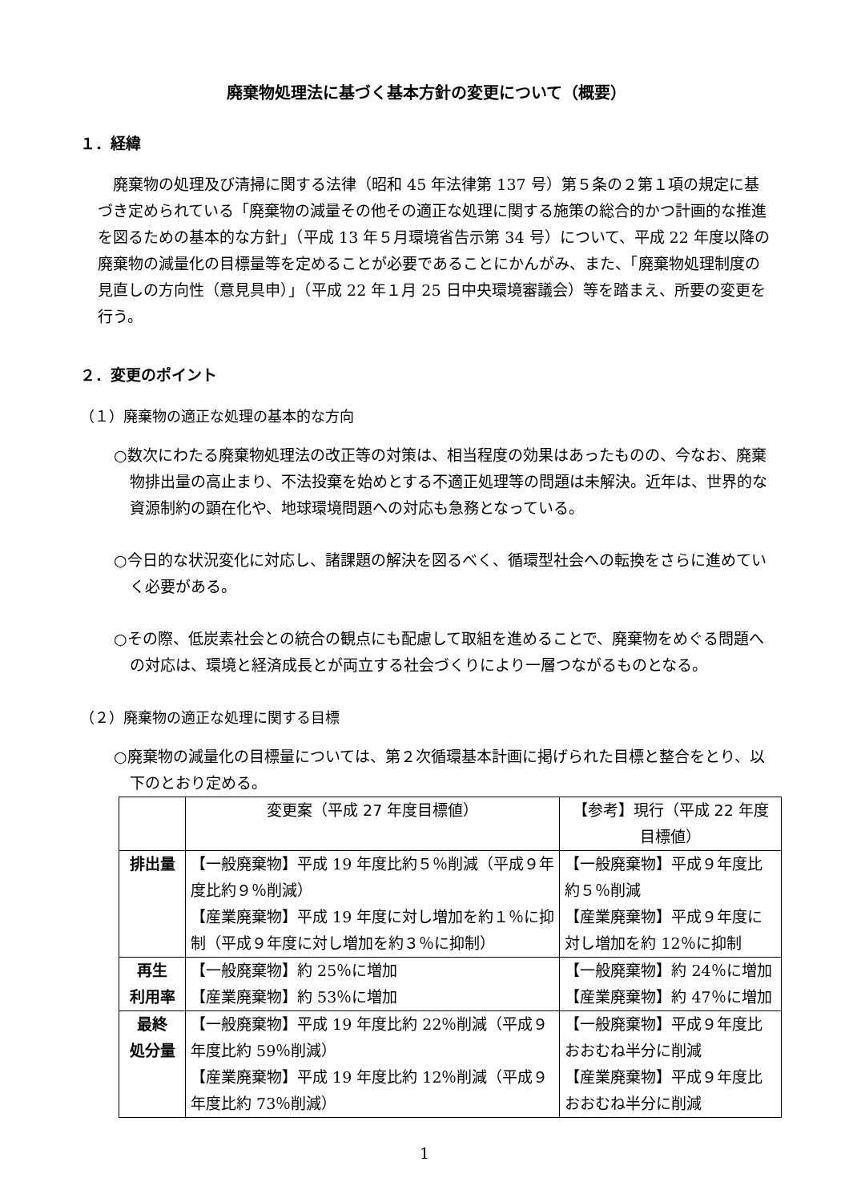廃棄物処理法に基づく基本方針の変更について（概要）
１．経緯
廃棄物の処理及び清掃に関する法律（昭和 45 年法律第 137 号）第５条の２第１項の規定に基づき定められている「廃棄物の減量その他その適正な処理に関する施策の総合的かつ計画的な推進を図るための基本的な方針」（平成 13 年５月環境省告示第 34 号）について、平成 22 年度以降の廃棄物の減量化の目標量等を定めることが必要であることにかんがみ、また、「廃棄物処理制度の見直しの方向性（意見具申）」（平成 22 年１月 25 日中央環境審議会）等を踏まえ、所要の変更を行う。
２．変更のポイント
（１）廃棄物の適正な処理の基本的な方向
○数次にわたる廃棄物処理法の改正等の対策は、相当程度の効果はあったものの、今なお、廃棄物排出量の高止まり、不法投棄を始めとする不適正処理等の問題は未解決。近年は、世界的な資源制約の顕在化や、地球環境問題への対応も急務となっている。
○今日的な状況変化に対応し、諸課題の解決を図るべく、循環型社会への転換をさらに進めていく必要がある。
○その際、低炭素社会との統合の観点にも配慮して取組を進めることで、廃棄物をめぐる問題への対応は、環境と経済成長とが両立する社会づくりにより一層つながるものとなる。
（２）廃棄物の適正な処理に関する目標
○廃棄物の減量化の目標量については、第２次循環基本計画に掲げられた目標と整合をとり、以下のとおり定める。
| | 変更案（平成 27 年度目標値） | 【参考】現行（平成 22 年度目標値） |
| --- | --- | --- |
| 排出量 | 【一般廃棄物】平成 19 年度比約５％削減（平成９年度比約９％削減） 【産業廃棄物】平成 19 年度に対し増加を約１％に抑制（平成９年度に対し増加を約３％に抑制） | 【一般廃棄物】平成９年度比約５％削減 【産業廃棄物】平成９年度に対し増加を約 12％に抑制 |
| 再生 利用率 | 【一般廃棄物】約 25％に増加 【産業廃棄物】約 53％に増加 | 【一般廃棄物】約 24％に増加 【産業廃棄物】約 47％に増加 |
| 最終 処分量 | 【一般廃棄物】平成 19 年度比約 22％削減（平成９年度比約 59％削減） 【産業廃棄物】平成 19 年度比約 12％削減（平成９年度比約 73％削減） | 【一般廃棄物】平成９年度比おおむね半分に削減 【産業廃棄物】平成９年度比おおむね半分に削減 |
1